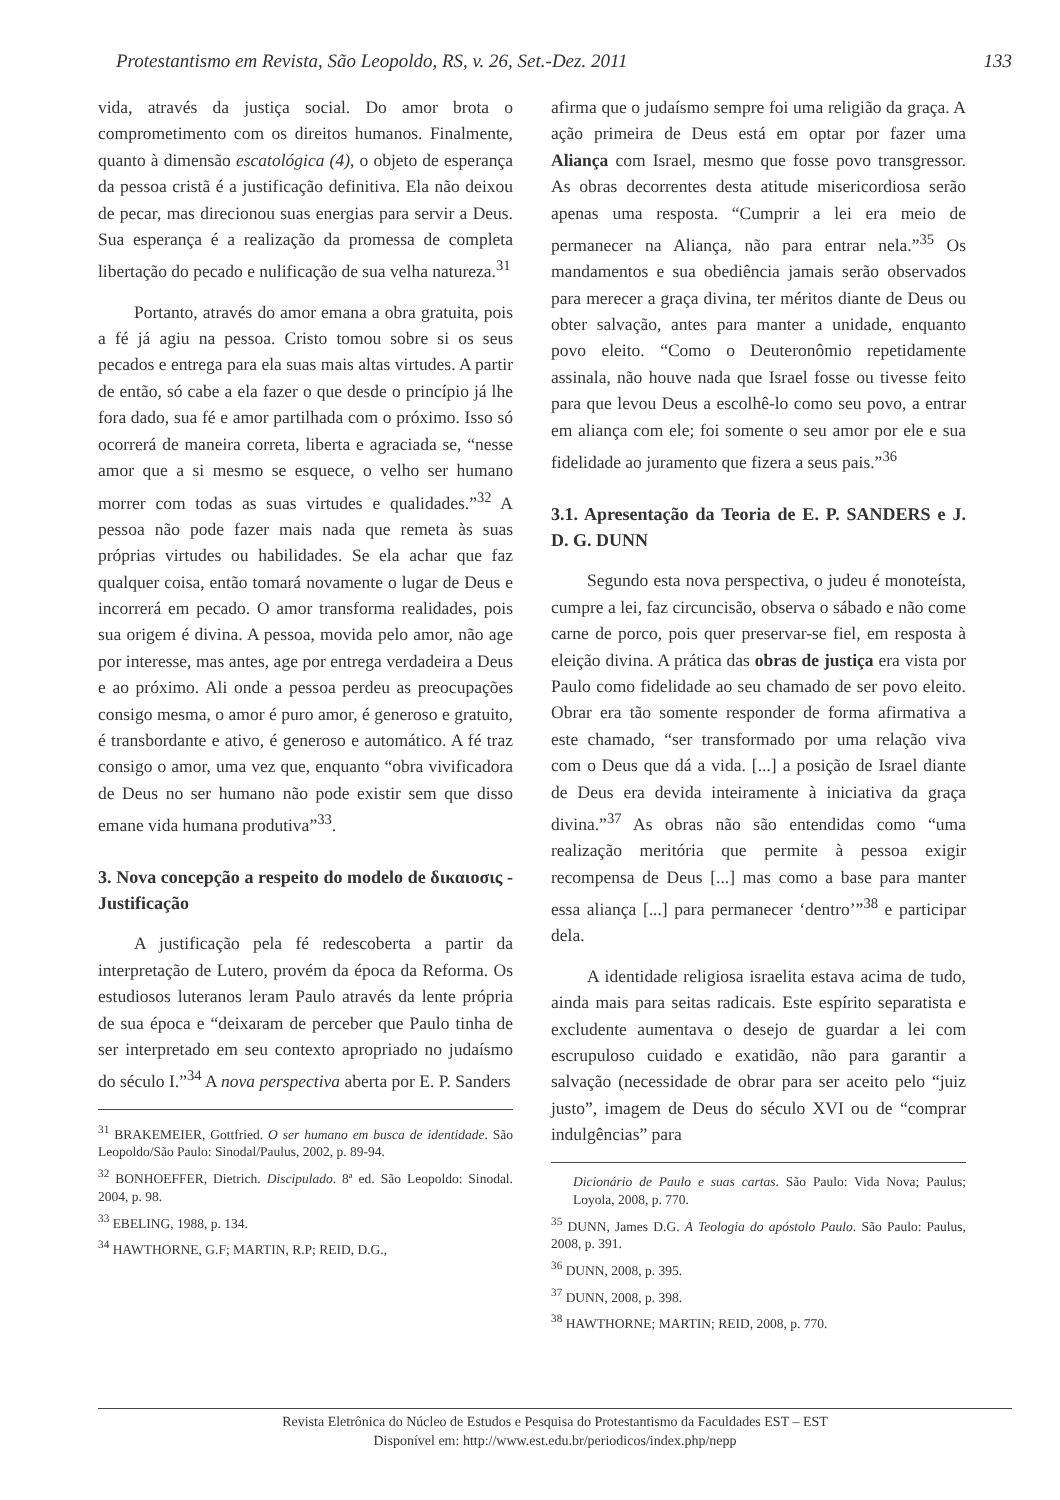Protestantismo em Revista, São Leopoldo, RS, v. 26, Set.-Dez. 2011 133
vida, através da justiça social. Do amor brota o comprometimento com os direitos humanos. Finalmente, quanto à dimensão escatológica (4), o objeto de esperança da pessoa cristã é a justificação definitiva. Ela não deixou de pecar, mas direcionou suas energias para servir a Deus. Sua esperança é a realização da promessa de completa libertação do pecado e nulificação de sua velha natureza.<sup>31</sup>
Portanto, através do amor emana a obra gratuita, pois a fé já agiu na pessoa. Cristo tomou sobre si os seus pecados e entrega para ela suas mais altas virtudes. A partir de então, só cabe a ela fazer o que desde o princípio já lhe fora dado, sua fé e amor partilhada com o próximo. Isso só ocorrerá de maneira correta, liberta e agraciada se, “nesse amor que a si mesmo se esquece, o velho ser humano morrer com todas as suas virtudes e qualidades.”<sup>32</sup> A pessoa não pode fazer mais nada que remeta às suas próprias virtudes ou habilidades. Se ela achar que faz qualquer coisa, então tomará novamente o lugar de Deus e incorrerá em pecado. O amor transforma realidades, pois sua origem é divina. A pessoa, movida pelo amor, não age por interesse, mas antes, age por entrega verdadeira a Deus e ao próximo. Ali onde a pessoa perdeu as preocupações consigo mesma, o amor é puro amor, é generoso e gratuito, é transbordante e ativo, é generoso e automático. A fé traz consigo o amor, uma vez que, enquanto “obra vivificadora de Deus no ser humano não pode existir sem que disso emane vida humana produtiva”<sup>33</sup>.
3. Nova concepção a respeito do modelo de δικαιοσις - Justificação
A justificação pela fé redescoberta a partir da interpretação de Lutero, provém da época da Reforma. Os estudiosos luteranos leram Paulo através da lente própria de sua época e “deixaram de perceber que Paulo tinha de ser interpretado em seu contexto apropriado no judaísmo do século I.”<sup>34</sup> A nova perspectiva aberta por E. P. Sanders
<sup>31</sup> BRAKEMEIER, Gottfried. O ser humano em busca de identidade. São Leopoldo/São Paulo: Sinodal/Paulus, 2002, p. 89-94.
<sup>32</sup> BONHOEFFER, Dietrich. Discipulado. 8ª ed. São Leopoldo: Sinodal. 2004, p. 98.
<sup>33</sup> EBELING, 1988, p. 134.
<sup>34</sup> HAWTHORNE, G.F; MARTIN, R.P; REID, D.G.,
afirma que o judaísmo sempre foi uma religião da graça. A ação primeira de Deus está em optar por fazer uma Aliança com Israel, mesmo que fosse povo transgressor. As obras decorrentes desta atitude misericordiosa serão apenas uma resposta. “Cumprir a lei era meio de permanecer na Aliança, não para entrar nela.”<sup>35</sup> Os mandamentos e sua obediência jamais serão observados para merecer a graça divina, ter méritos diante de Deus ou obter salvação, antes para manter a unidade, enquanto povo eleito. “Como o Deuteronômio repetidamente assinala, não houve nada que Israel fosse ou tivesse feito para que levou Deus a escolhê-lo como seu povo, a entrar em aliança com ele; foi somente o seu amor por ele e sua fidelidade ao juramento que fizera a seus pais.”<sup>36</sup>
3.1. Apresentação da Teoria de E. P. SANDERS e J. D. G. DUNN
Segundo esta nova perspectiva, o judeu é monoteísta, cumpre a lei, faz circuncisão, observa o sábado e não come carne de porco, pois quer preservar-se fiel, em resposta à eleição divina. A prática das obras de justiça era vista por Paulo como fidelidade ao seu chamado de ser povo eleito. Obrar era tão somente responder de forma afirmativa a este chamado, “ser transformado por uma relação viva com o Deus que dá a vida. [...] a posição de Israel diante de Deus era devida inteiramente à iniciativa da graça divina.”<sup>37</sup> As obras não são entendidas como “uma realização meritória que permite à pessoa exigir recompensa de Deus [...] mas como a base para manter essa aliança [...] para permanecer ‘dentro’”<sup>38</sup> e participar dela.
A identidade religiosa israelita estava acima de tudo, ainda mais para seitas radicais. Este espírito separatista e excludente aumentava o desejo de guardar a lei com escrupuloso cuidado e exatidão, não para garantir a salvação (necessidade de obrar para ser aceito pelo “juiz justo”, imagem de Deus do século XVI ou de “comprar indulgências” para
Dicionário de Paulo e suas cartas. São Paulo: Vida Nova; Paulus; Loyola, 2008, p. 770.
<sup>35</sup> DUNN, James D.G. A Teologia do apóstolo Paulo. São Paulo: Paulus, 2008, p. 391.
<sup>36</sup> DUNN, 2008, p. 395.
<sup>37</sup> DUNN, 2008, p. 398.
<sup>38</sup> HAWTHORNE; MARTIN; REID, 2008, p. 770.
Revista Eletrônica do Núcleo de Estudos e Pesquisa do Protestantismo da Faculdades EST – EST
Disponível em: http://www.est.edu.br/periodicos/index.php/nepp